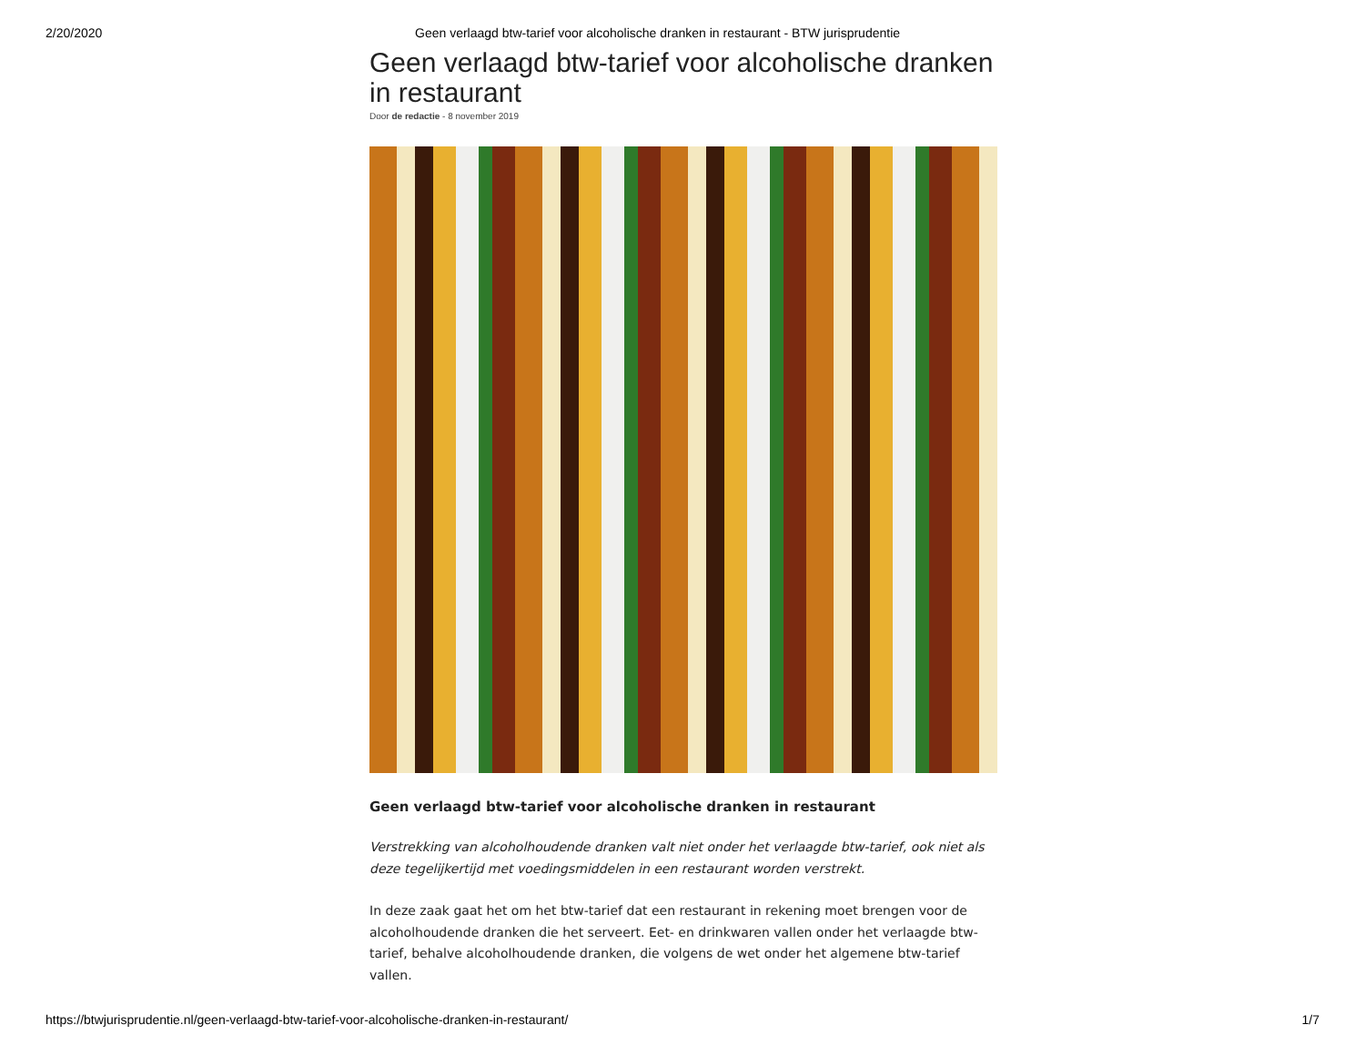2/20/2020 Geen verlaagd btw-tarief voor alcoholische dranken in restaurant - BTW jurisprudentie
Geen verlaagd btw-tarief voor alcoholische dranken in restaurant
Door de redactie - 8 november 2019
Geen verlaagd btw-tarief voor alcoholische dranken in restaurant
Verstrekking van alcoholhoudende dranken valt niet onder het verlaagde btw-tarief, ook niet als deze tegelijkertijd met voedingsmiddelen in een restaurant worden verstrekt.
In deze zaak gaat het om het btw-tarief dat een restaurant in rekening moet brengen voor de alcoholhoudende dranken die het serveert. Eet- en drinkwaren vallen onder het verlaagde btw-tarief, behalve alcoholhoudende dranken, die volgens de wet onder het algemene btw-tarief vallen.
https://btwjurisprudentie.nl/geen-verlaagd-btw-tarief-voor-alcoholische-dranken-in-restaurant/ 1/7